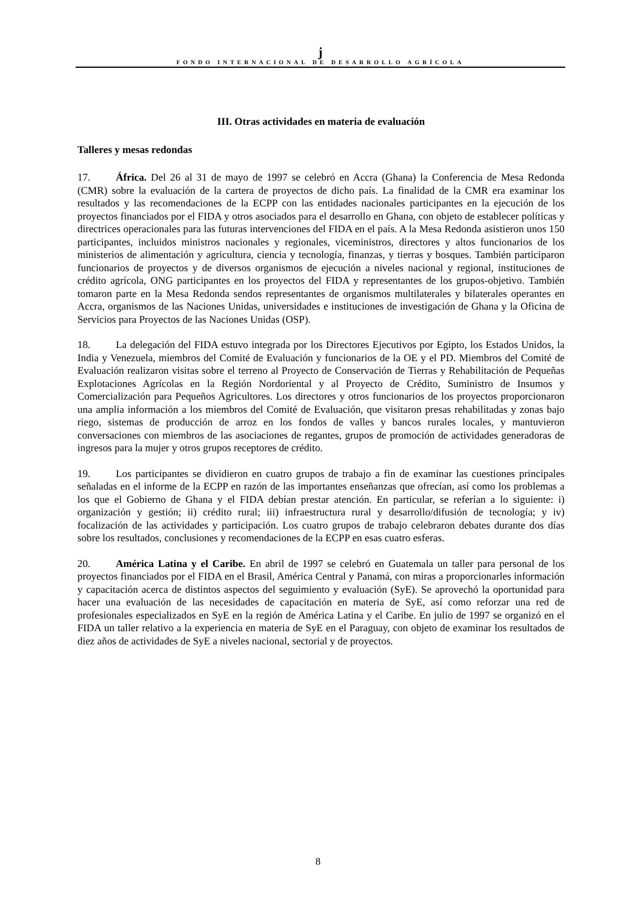j
FONDO INTERNACIONAL DE DESARROLLO AGRÍCOLA
III. Otras actividades en materia de evaluación
Talleres y mesas redondas
17. África. Del 26 al 31 de mayo de 1997 se celebró en Accra (Ghana) la Conferencia de Mesa Redonda (CMR) sobre la evaluación de la cartera de proyectos de dicho país. La finalidad de la CMR era examinar los resultados y las recomendaciones de la ECPP con las entidades nacionales participantes en la ejecución de los proyectos financiados por el FIDA y otros asociados para el desarrollo en Ghana, con objeto de establecer políticas y directrices operacionales para las futuras intervenciones del FIDA en el país. A la Mesa Redonda asistieron unos 150 participantes, incluidos ministros nacionales y regionales, viceministros, directores y altos funcionarios de los ministerios de alimentación y agricultura, ciencia y tecnología, finanzas, y tierras y bosques. También participaron funcionarios de proyectos y de diversos organismos de ejecución a niveles nacional y regional, instituciones de crédito agrícola, ONG participantes en los proyectos del FIDA y representantes de los grupos-objetivo. También tomaron parte en la Mesa Redonda sendos representantes de organismos multilaterales y bilaterales operantes en Accra, organismos de las Naciones Unidas, universidades e instituciones de investigación de Ghana y la Oficina de Servicios para Proyectos de las Naciones Unidas (OSP).
18. La delegación del FIDA estuvo integrada por los Directores Ejecutivos por Egipto, los Estados Unidos, la India y Venezuela, miembros del Comité de Evaluación y funcionarios de la OE y el PD. Miembros del Comité de Evaluación realizaron visitas sobre el terreno al Proyecto de Conservación de Tierras y Rehabilitación de Pequeñas Explotaciones Agrícolas en la Región Nordoriental y al Proyecto de Crédito, Suministro de Insumos y Comercialización para Pequeños Agricultores. Los directores y otros funcionarios de los proyectos proporcionaron una amplia información a los miembros del Comité de Evaluación, que visitaron presas rehabilitadas y zonas bajo riego, sistemas de producción de arroz en los fondos de valles y bancos rurales locales, y mantuvieron conversaciones con miembros de las asociaciones de regantes, grupos de promoción de actividades generadoras de ingresos para la mujer y otros grupos receptores de crédito.
19. Los participantes se dividieron en cuatro grupos de trabajo a fin de examinar las cuestiones principales señaladas en el informe de la ECPP en razón de las importantes enseñanzas que ofrecían, así como los problemas a los que el Gobierno de Ghana y el FIDA debían prestar atención. En particular, se referían a lo siguiente: i) organización y gestión; ii) crédito rural; iii) infraestructura rural y desarrollo/difusión de tecnología; y iv) focalización de las actividades y participación. Los cuatro grupos de trabajo celebraron debates durante dos días sobre los resultados, conclusiones y recomendaciones de la ECPP en esas cuatro esferas.
20. América Latina y el Caribe. En abril de 1997 se celebró en Guatemala un taller para personal de los proyectos financiados por el FIDA en el Brasil, América Central y Panamá, con miras a proporcionarles información y capacitación acerca de distintos aspectos del seguimiento y evaluación (SyE). Se aprovechó la oportunidad para hacer una evaluación de las necesidades de capacitación en materia de SyE, así como reforzar una red de profesionales especializados en SyE en la región de América Latina y el Caribe. En julio de 1997 se organizó en el FIDA un taller relativo a la experiencia en materia de SyE en el Paraguay, con objeto de examinar los resultados de diez años de actividades de SyE a niveles nacional, sectorial y de proyectos.
8